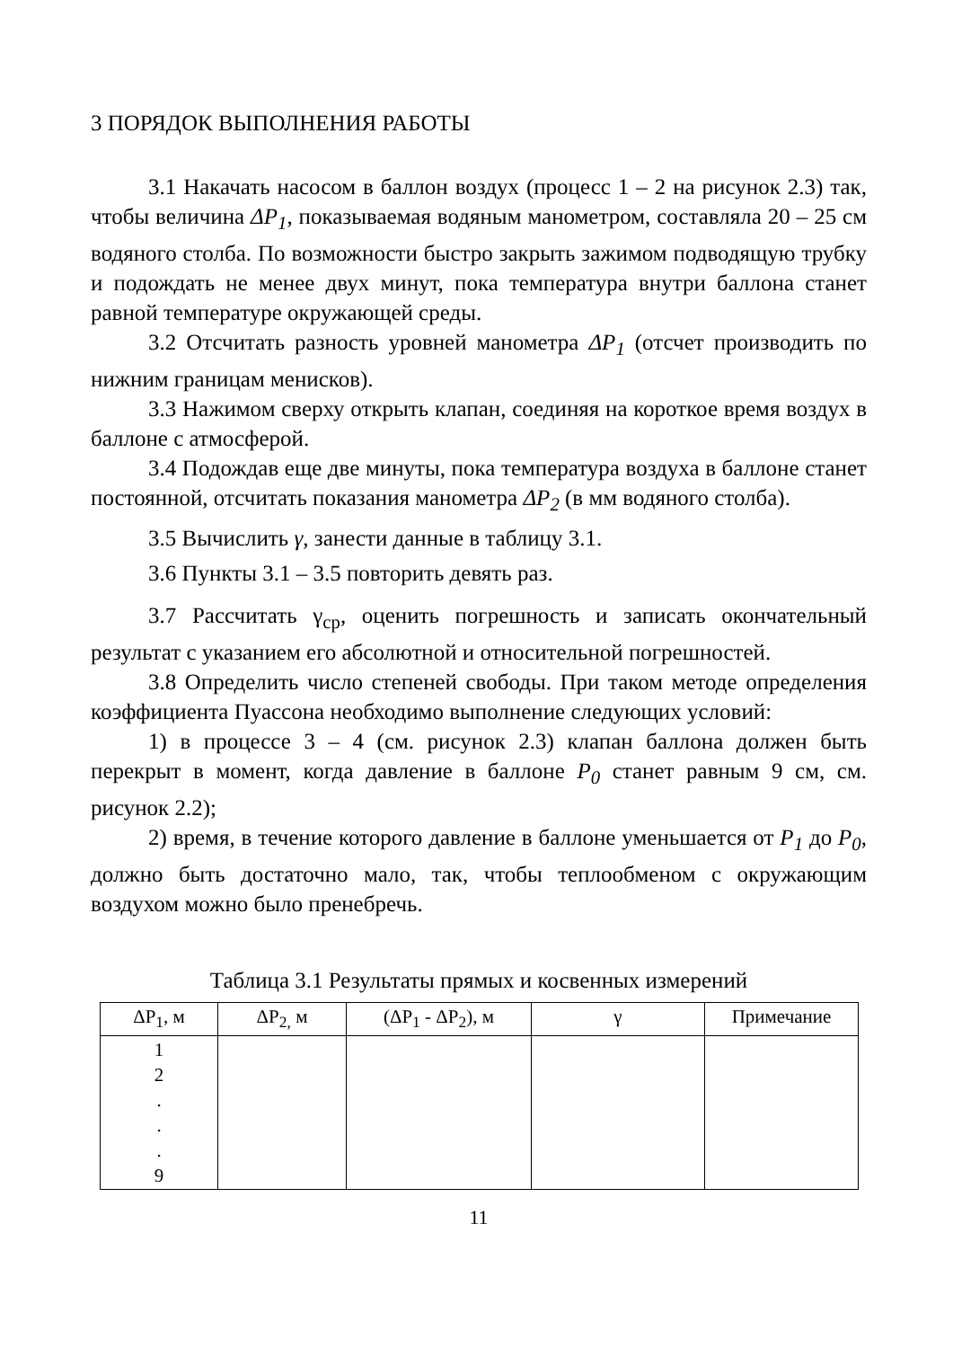3 ПОРЯДОК ВЫПОЛНЕНИЯ РАБОТЫ
3.1 Накачать насосом в баллон воздух (процесс 1 – 2 на рисунок 2.3) так, чтобы величина ΔP<sub>1</sub>, показываемая водяным манометром, составляла 20 – 25 см водяного столба. По возможности быстро закрыть зажимом подводящую трубку и подождать не менее двух минут, пока температура внутри баллона станет равной температуре окружающей среды.
3.2 Отсчитать разность уровней манометра ΔP<sub>1</sub> (отсчет производить по нижним границам менисков).
3.3 Нажимом сверху открыть клапан, соединяя на короткое время воздух в баллоне с атмосферой.
3.4 Подождав еще две минуты, пока температура воздуха в баллоне станет постоянной, отсчитать показания манометра ΔP<sub>2</sub> (в мм водяного столба).
3.5 Вычислить γ, занести данные в таблицу 3.1.
3.6 Пункты 3.1 – 3.5 повторить девять раз.
3.7 Рассчитать γ<sub>ср</sub>, оценить погрешность и записать окончательный результат с указанием его абсолютной и относительной погрешностей.
3.8 Определить число степеней свободы. При таком методе определения коэффициента Пуассона необходимо выполнение следующих условий:
1) в процессе 3 – 4 (см. рисунок 2.3) клапан баллона должен быть перекрыт в момент, когда давление в баллоне P<sub>0</sub> станет равным 9 см, см. рисунок 2.2);
2) время, в течение которого давление в баллоне уменьшается от P<sub>1</sub> до P<sub>0</sub>, должно быть достаточно мало, так, чтобы теплообменом с окружающим воздухом можно было пренебречь.
Таблица 3.1 Результаты прямых и косвенных измерений
| ΔP<sub>1</sub>, м | ΔP<sub>2,</sub> м | (ΔP<sub>1</sub> - ΔP<sub>2</sub>), м | γ | Примечание |
| --- | --- | --- | --- | --- |
| 1 2 . . . 9 | | | | |
11